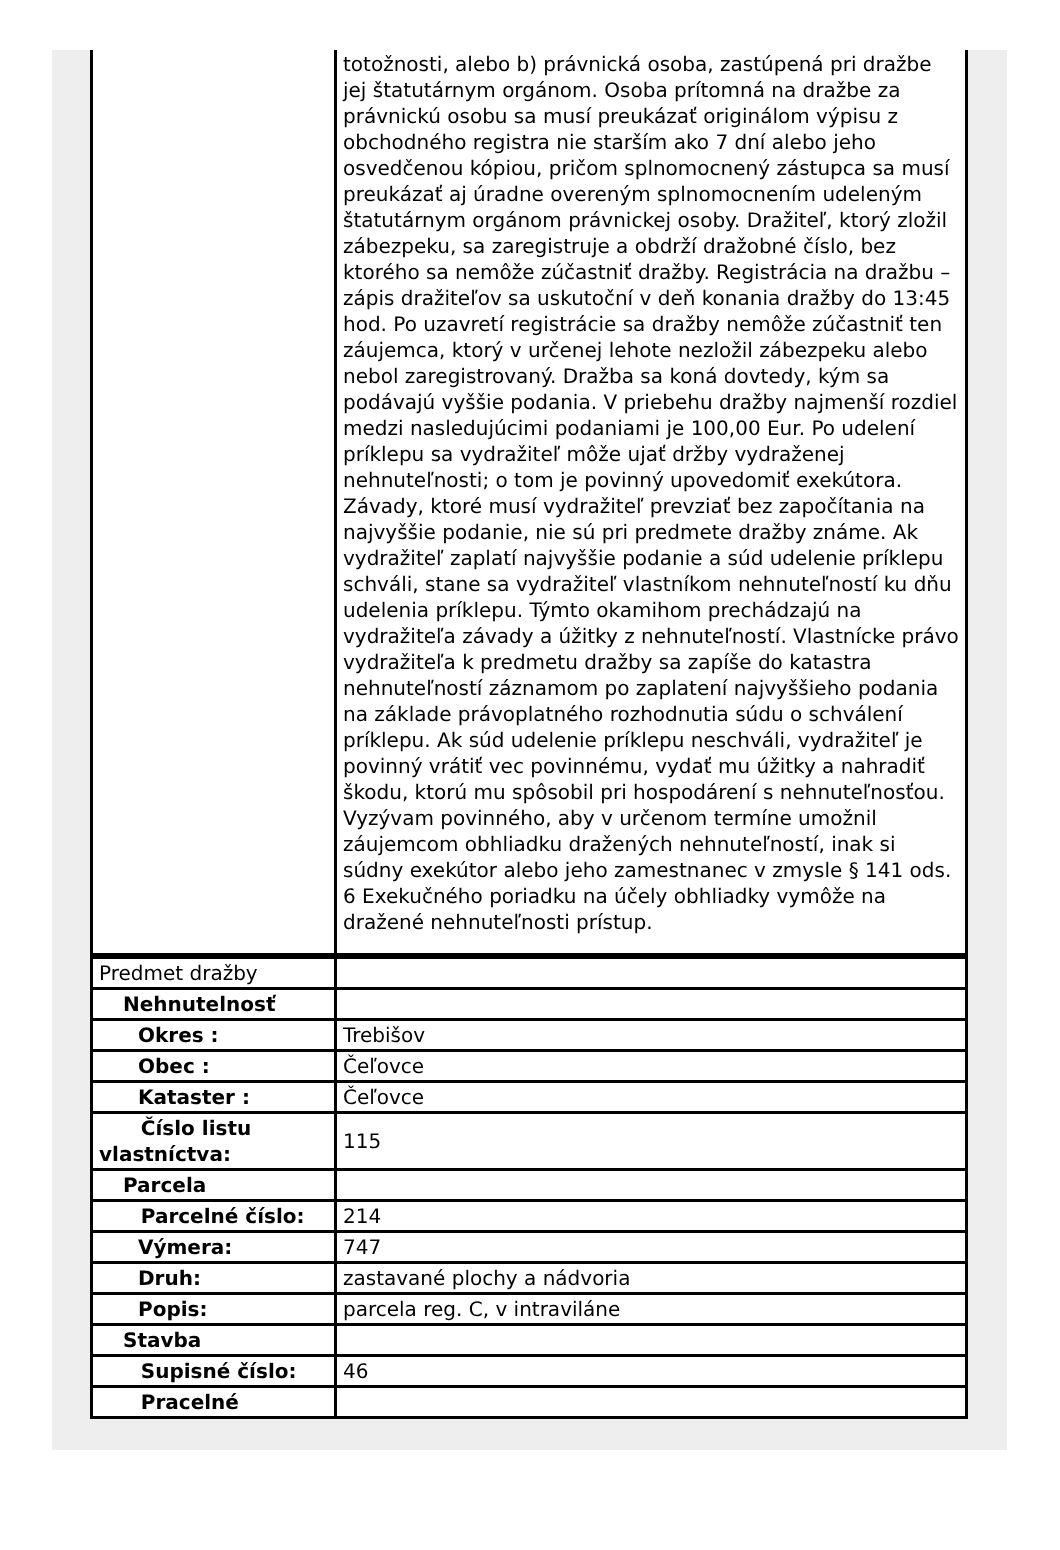| | totožnosti, alebo b) právnická osoba, zastúpená pri dražbe jej štatutárnym orgánom. Osoba prítomná na dražbe za právnickú osobu sa musí preukázať originálom výpisu z obchodného registra nie starším ako 7 dní alebo jeho osvedčenou kópiou, pričom splnomocnený zástupca sa musí preukázať aj úradne overeným splnomocnením udeleným štatutárnym orgánom právnickej osoby. Dražiteľ, ktorý zložil zábezpeku, sa zaregistruje a obdrží dražobné číslo, bez ktorého sa nemôže zúčastniť dražby. Registrácia na dražbu – zápis dražiteľov sa uskutoční v deň konania dražby do 13:45 hod. Po uzavretí registrácie sa dražby nemôže zúčastniť ten záujemca, ktorý v určenej lehote nezložil zábezpeku alebo nebol zaregistrovaný. Dražba sa koná dovtedy, kým sa podávajú vyššie podania. V priebehu dražby najmenší rozdiel medzi nasledujúcimi podaniami je 100,00 Eur. Po udelení príklepu sa vydražiteľ môže ujať držby vydraženej nehnuteľnosti; o tom je povinný upovedomiť exekútora. Závady, ktoré musí vydražiteľ prevziať bez započítania na najvyššie podanie, nie sú pri predmete dražby známe. Ak vydražiteľ zaplatí najvyššie podanie a súd udelenie príklepu schváli, stane sa vydražiteľ vlastníkom nehnuteľností ku dňu udelenia príklepu. Týmto okamihom prechádzajú na vydražiteľa závady a úžitky z nehnuteľností. Vlastnícke právo vydražiteľa k predmetu dražby sa zapíše do katastra nehnuteľností záznamom po zaplatení najvyššieho podania na základe právoplatného rozhodnutia súdu o schválení príklepu. Ak súd udelenie príklepu neschváli, vydražiteľ je povinný vrátiť vec povinnému, vydať mu úžitky a nahradiť škodu, ktorú mu spôsobil pri hospodárení s nehnuteľnosťou. Vyzývam povinného, aby v určenom termíne umožnil záujemcom obhliadku dražených nehnuteľností, inak si súdny exekútor alebo jeho zamestnanec v zmysle § 141 ods. 6 Exekučného poriadku na účely obhliadky vymôže na dražené nehnuteľnosti prístup. |
| Predmet dražby | |
| Nehnutelnosť | |
| Okres : | Trebišov |
| Obec : | Čeľovce |
| Kataster : | Čeľovce |
| Číslo listu vlastníctva: | 115 |
| Parcela | |
| Parcelné číslo: | 214 |
| Výmera: | 747 |
| Druh: | zastavané plochy a nádvoria |
| Popis: | parcela reg. C, v intraviláne |
| Stavba | |
| Supisné číslo: | 46 |
| Pracelné | |